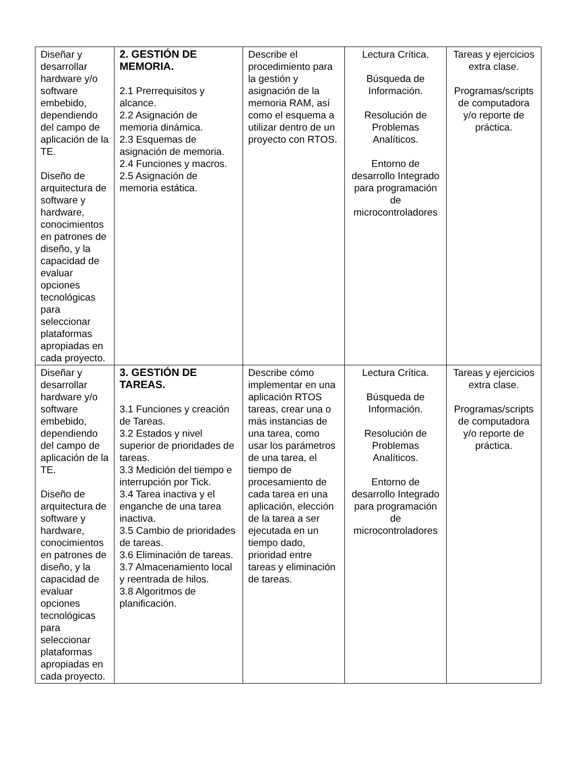| Diseñar y desarrollar hardware y/o software embebido, dependiendo del campo de aplicación de la TE. Diseño de arquitectura de software y hardware, conocimientos en patrones de diseño, y la capacidad de evaluar opciones tecnológicas para seleccionar plataformas apropiadas en cada proyecto. | 2. GESTIÓN DE MEMORIA. 2.1 Prerrequisitos y alcance. 2.2 Asignación de memoria dinámica. 2.3 Esquemas de asignación de memoria. 2.4 Funciones y macros. 2.5 Asignación de memoria estática. | Describe el procedimiento para la gestión y asignación de la memoria RAM, así como el esquema a utilizar dentro de un proyecto con RTOS. | Lectura Crítica. Búsqueda de Información. Resolución de Problemas Analíticos. Entorno de desarrollo Integrado para programación de microcontroladores | Tareas y ejercicios extra clase. Programas/scripts de computadora y/o reporte de práctica. |
| Diseñar y desarrollar hardware y/o software embebido, dependiendo del campo de aplicación de la TE. Diseño de arquitectura de software y hardware, conocimientos en patrones de diseño, y la capacidad de evaluar opciones tecnológicas para seleccionar plataformas apropiadas en cada proyecto. | 3. GESTIÓN DE TAREAS. 3.1 Funciones y creación de Tareas. 3.2 Estados y nivel superior de prioridades de tareas. 3.3 Medición del tiempo e interrupción por Tick. 3.4 Tarea inactiva y el enganche de una tarea inactiva. 3.5 Cambio de prioridades de tareas. 3.6 Eliminación de tareas. 3.7 Almacenamiento local y reentrada de hilos. 3.8 Algoritmos de planificación. | Describe cómo implementar en una aplicación RTOS tareas, crear una o más instancias de una tarea, como usar los parámetros de una tarea, el tiempo de procesamiento de cada tarea en una aplicación, elección de la tarea a ser ejecutada en un tiempo dado, prioridad entre tareas y eliminación de tareas. | Lectura Crítica. Búsqueda de Información. Resolución de Problemas Analíticos. Entorno de desarrollo Integrado para programación de microcontroladores | Tareas y ejercicios extra clase. Programas/scripts de computadora y/o reporte de práctica. |